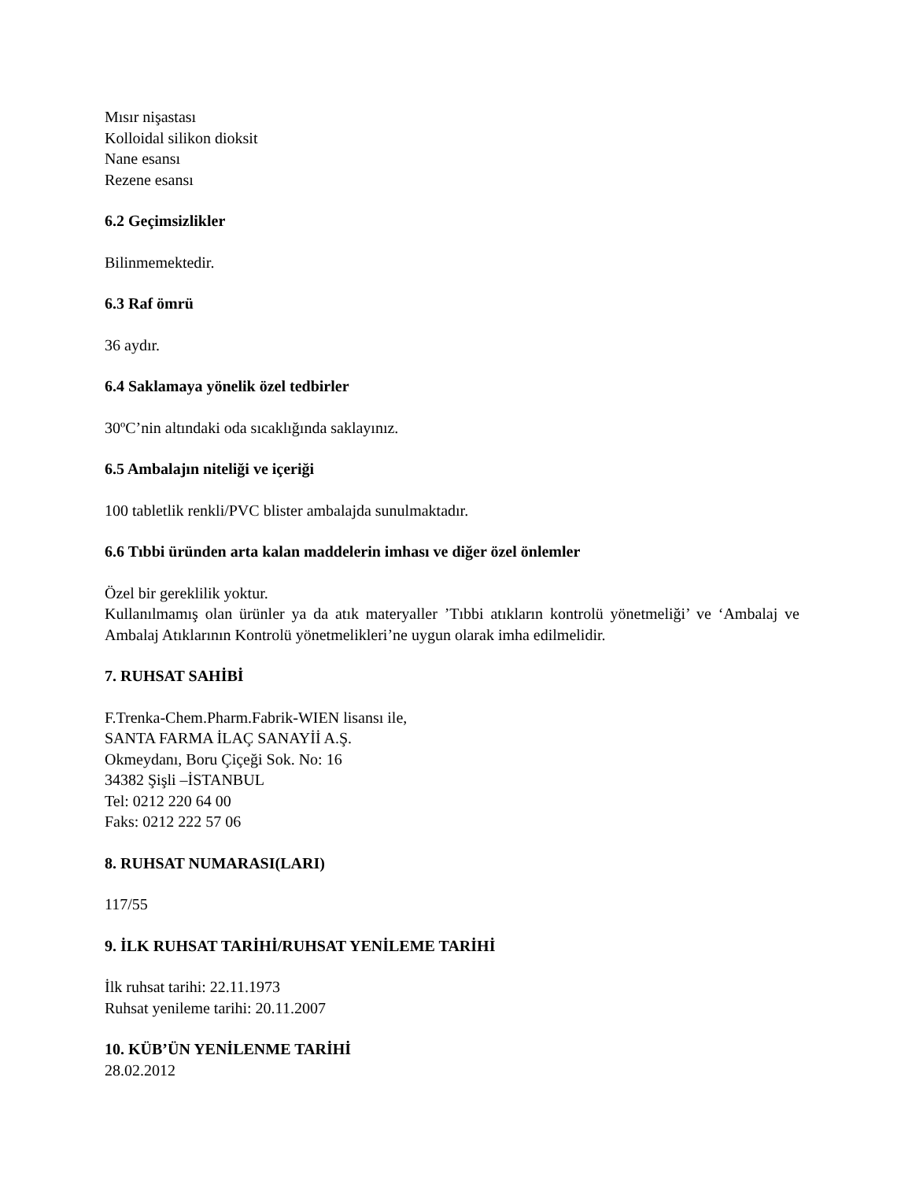Mısır nişastası
Kolloidal silikon dioksit
Nane esansı
Rezene esansı
6.2 Geçimsizlikler
Bilinmemektedir.
6.3 Raf ömrü
36 aydır.
6.4 Saklamaya yönelik özel tedbirler
30ºC’nin altındaki oda sıcaklığında saklayınız.
6.5 Ambalajın niteliği ve içeriği
100 tabletlik renkli/PVC blister ambalajda sunulmaktadır.
6.6 Tıbbi üründen arta kalan maddelerin imhası ve diğer özel önlemler
Özel bir gereklilik yoktur.
Kullanılmamış olan ürünler ya da atık materyaller ’Tıbbi atıkların kontrolü yönetmeliği’ ve ‘Ambalaj ve Ambalaj Atıklarının Kontrolü yönetmelikleri’ne uygun olarak imha edilmelidir.
7. RUHSAT SAHİBİ
F.Trenka-Chem.Pharm.Fabrik-WIEN lisansı ile,
SANTA FARMA İLAÇ SANAYİİ A.Ş.
Okmeydanı, Boru Çiçeği Sok. No: 16
34382 Şişli –İSTANBUL
Tel: 0212 220 64 00
Faks: 0212 222 57 06
8. RUHSAT NUMARASI(LARI)
117/55
9. İLK RUHSAT TARİHİ/RUHSAT YENİLEME TARİHİ
İlk ruhsat tarihi: 22.11.1973
Ruhsat yenileme tarihi: 20.11.2007
10. KÜB’ÜN YENİLENME TARİHİ
28.02.2012